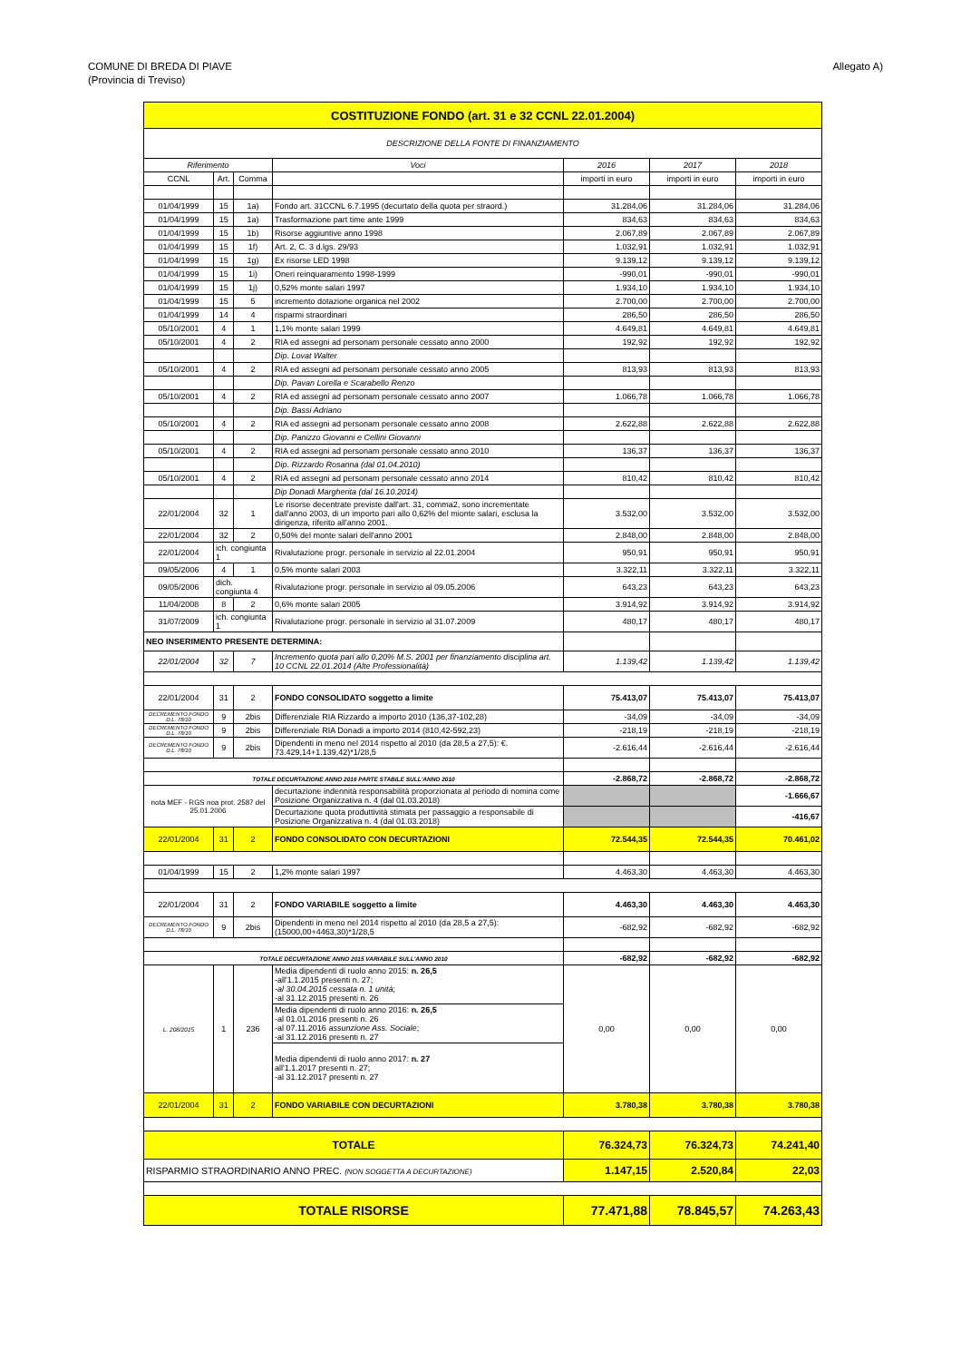COMUNE DI BREDA DI PIAVE
(Provincia di Treviso)
Allegato A)
| COSTITUZIONE FONDO (art. 31 e 32 CCNL 22.01.2004) | | | | | | |
| --- | --- | --- | --- | --- | --- | --- |
| DESCRIZIONE DELLA FONTE DI FINANZIAMENTO | | | | | | |
| Riferimento | | | Voci | 2016 | 2017 | 2018 |
| CCNL | Art. | Comma | | importi in euro | importi in euro | importi in euro |
| 01/04/1999 | 15 | 1a) | Fondo art. 31CCNL 6.7.1995 (decurtato della quota per straord.) | 31.284,06 | 31.284,06 | 31.284,06 |
| 01/04/1999 | 15 | 1a) | Trasformazione part time ante 1999 | 834,63 | 834,63 | 834,63 |
| 01/04/1999 | 15 | 1b) | Risorse aggiuntive anno 1998 | 2.067,89 | 2.067,89 | 2.067,89 |
| 01/04/1999 | 15 | 1f) | Art. 2, C. 3 d.lgs. 29/93 | 1.032,91 | 1.032,91 | 1.032,91 |
| 01/04/1999 | 15 | 1g) | Ex risorse LED 1998 | 9.139,12 | 9.139,12 | 9.139,12 |
| 01/04/1999 | 15 | 1i) | Oneri reinquaramento 1998-1999 | -990,01 | -990,01 | -990,01 |
| 01/04/1999 | 15 | 1j) | 0,52% monte salari 1997 | 1.934,10 | 1.934,10 | 1.934,10 |
| 01/04/1999 | 15 | 5 | incremento dotazione organica nel 2002 | 2.700,00 | 2.700,00 | 2.700,00 |
| 01/04/1999 | 14 | 4 | risparmi straordinari | 286,50 | 286,50 | 286,50 |
| 05/10/2001 | 4 | 1 | 1,1% monte salari 1999 | 4.649,81 | 4.649,81 | 4.649,81 |
| 05/10/2001 | 4 | 2 | RIA ed assegni ad personam personale cessato anno 2000 | 192,92 | 192,92 | 192,92 |
| | | | Dip. Lovat Walter | | | |
| 05/10/2001 | 4 | 2 | RIA ed assegni ad personam personale cessato anno 2005 | 813,93 | 813,93 | 813,93 |
| | | | Dip. Pavan Lorella e Scarabello Renzo | | | |
| 05/10/2001 | 4 | 2 | RIA ed assegni ad personam personale cessato anno 2007 | 1.066,78 | 1.066,78 | 1.066,78 |
| | | | Dip. Bassi Adriano | | | |
| 05/10/2001 | 4 | 2 | RIA ed assegni ad personam personale cessato anno 2008 | 2.622,88 | 2.622,88 | 2.622,88 |
| | | | Dip. Panizzo Giovanni e Cellini Giovanni | | | |
| 05/10/2001 | 4 | 2 | RIA ed assegni ad personam personale cessato anno 2010 | 136,37 | 136,37 | 136,37 |
| | | | Dip. Rizzardo Rosanna (dal 01.04.2010) | | | |
| 05/10/2001 | 4 | 2 | RIA ed assegni ad personam personale cessato anno 2014 | 810,42 | 810,42 | 810,42 |
| | | | Dip Donadi Margherita (dal 16.10.2014) | | | |
| 22/01/2004 | 32 | 1 | Le risorse decentrate previste dall'art. 31, comma2, sono incrementate dall'anno 2003, di un importo pari allo 0,62% del mionte salari, esclusa la dirigenza, riferito all'anno 2001. | 3.532,00 | 3.532,00 | 3.532,00 |
| 22/01/2004 | 32 | 2 | 0,50% del monte salari dell'anno 2001 | 2.848,00 | 2.848,00 | 2.848,00 |
| 22/01/2004 | ich. congiunta 1 | | Rivalutazione progr. personale in servizio al 22.01.2004 | 950,91 | 950,91 | 950,91 |
| 09/05/2006 | 4 | 1 | 0,5% monte salari 2003 | 3.322,11 | 3.322,11 | 3.322,11 |
| 09/05/2006 | dich. congiunta 4 | | Rivalutazione progr. personale in servizio al 09.05.2006 | 643,23 | 643,23 | 643,23 |
| 11/04/2008 | 8 | 2 | 0,6% monte salari 2005 | 3.914,92 | 3.914,92 | 3.914,92 |
| 31/07/2009 | ich. congiunta 1 | | Rivalutazione progr. personale in servizio al 31.07.2009 | 480,17 | 480,17 | 480,17 |
| NEO INSERIMENTO PRESENTE DETERMINA: | | | | | | |
| 22/01/2004 | 32 | 7 | Incremento quota pari allo 0,20% M.S. 2001 per finanziamento disciplina art. 10 CCNL 22.01.2014 (Alte Professionalità) | 1.139,42 | 1.139,42 | 1.139,42 |
| 22/01/2004 | 31 | 2 | FONDO CONSOLIDATO soggetto a limite | 75.413,07 | 75.413,07 | 75.413,07 |
| DECREMENTO FONDO D.L. 78/10 | 9 | 2bis | Differenziale RIA Rizzardo a importo 2010 (136,37-102,28) | -34,09 | -34,09 | -34,09 |
| DECREMENTO FONDO D.L. 78/10 | 9 | 2bis | Differenziale RIA Donadi a importo 2014 (810,42-592,23) | -218,19 | -218,19 | -218,19 |
| DECREMENTO FONDO D.L. 78/10 | 9 | 2bis | Dipendenti in meno nel 2014 rispetto al 2010 (da 28,5 a 27,5): €. 73.429,14+1.139,42)*1/28,5 | -2.616,44 | -2.616,44 | -2.616,44 |
| TOTALE DECURTAZIONE ANNO 2016 PARTE STABILE SULL'ANNO 2010 | | | | -2.868,72 | -2.868,72 | -2.868,72 |
| nota MEF - RGS noa prot. 2587 del 25.01.2006 | | | decurtazione indennità responsabilità proporzionata al periodo di nomina come Posizione Organizzativa n. 4 (dal 01.03.2018) | | | -1.666,67 |
| | | | Decurtazione quota produttività stimata per passaggio a responsabile di Posizione Organizzativa n. 4 (dal 01.03.2018) | | | -416,67 |
| 22/01/2004 | 31 | 2 | FONDO CONSOLIDATO CON DECURTAZIONI | 72.544,35 | 72.544,35 | 70.461,02 |
| 01/04/1999 | 15 | 2 | 1,2% monte salari 1997 | 4.463,30 | 4.463,30 | 4.463,30 |
| 22/01/2004 | 31 | 2 | FONDO VARIABILE soggetto a limite | 4.463,30 | 4.463,30 | 4.463,30 |
| DECREMENTO FONDO D.L. 78/10 | 9 | 2bis | Dipendenti in meno nel 2014 rispetto al 2010 (da 28,5 a 27,5): (15000,00+4463,30)*1/28,5 | -682,92 | -682,92 | -682,92 |
| TOTALE DECURTAZIONE ANNO 2015 VARIABILE SULL'ANNO 2010 | | | | -682,92 | -682,92 | -682,92 |
| L. 208/2015 | 1 | 236 | Media dipendenti di ruolo anno 2015: n. 26,5 -all'1.1.2015 presenti n. 27; -al 30.04.2015 cessata n. 1 unità ; -al 31.12.2015 presenti n. 26 Media dipendenti di ruolo anno 2016: n. 26,5 -al 01.01.2016 presenti n. 26 -al 07.11.2016 assunzione Ass. Sociale ; -al 31.12.2016 presenti n. 27 Media dipendenti di ruolo anno 2017: n. 27 all'1.1.2017 presenti n. 27; -al 31.12.2017 presenti n. 27 | 0,00 | 0,00 | 0,00 |
| 22/01/2004 | 31 | 2 | FONDO VARIABILE CON DECURTAZIONI | 3.780,38 | 3.780,38 | 3.780,38 |
| TOTALE | | | | 76.324,73 | 76.324,73 | 74.241,40 |
| RISPARMIO STRAORDINARIO ANNO PREC. (NON SOGGETTA A DECURTAZIONE) | | | | 1.147,15 | 2.520,84 | 22,03 |
| TOTALE RISORSE | | | | 77.471,88 | 78.845,57 | 74.263,43 |